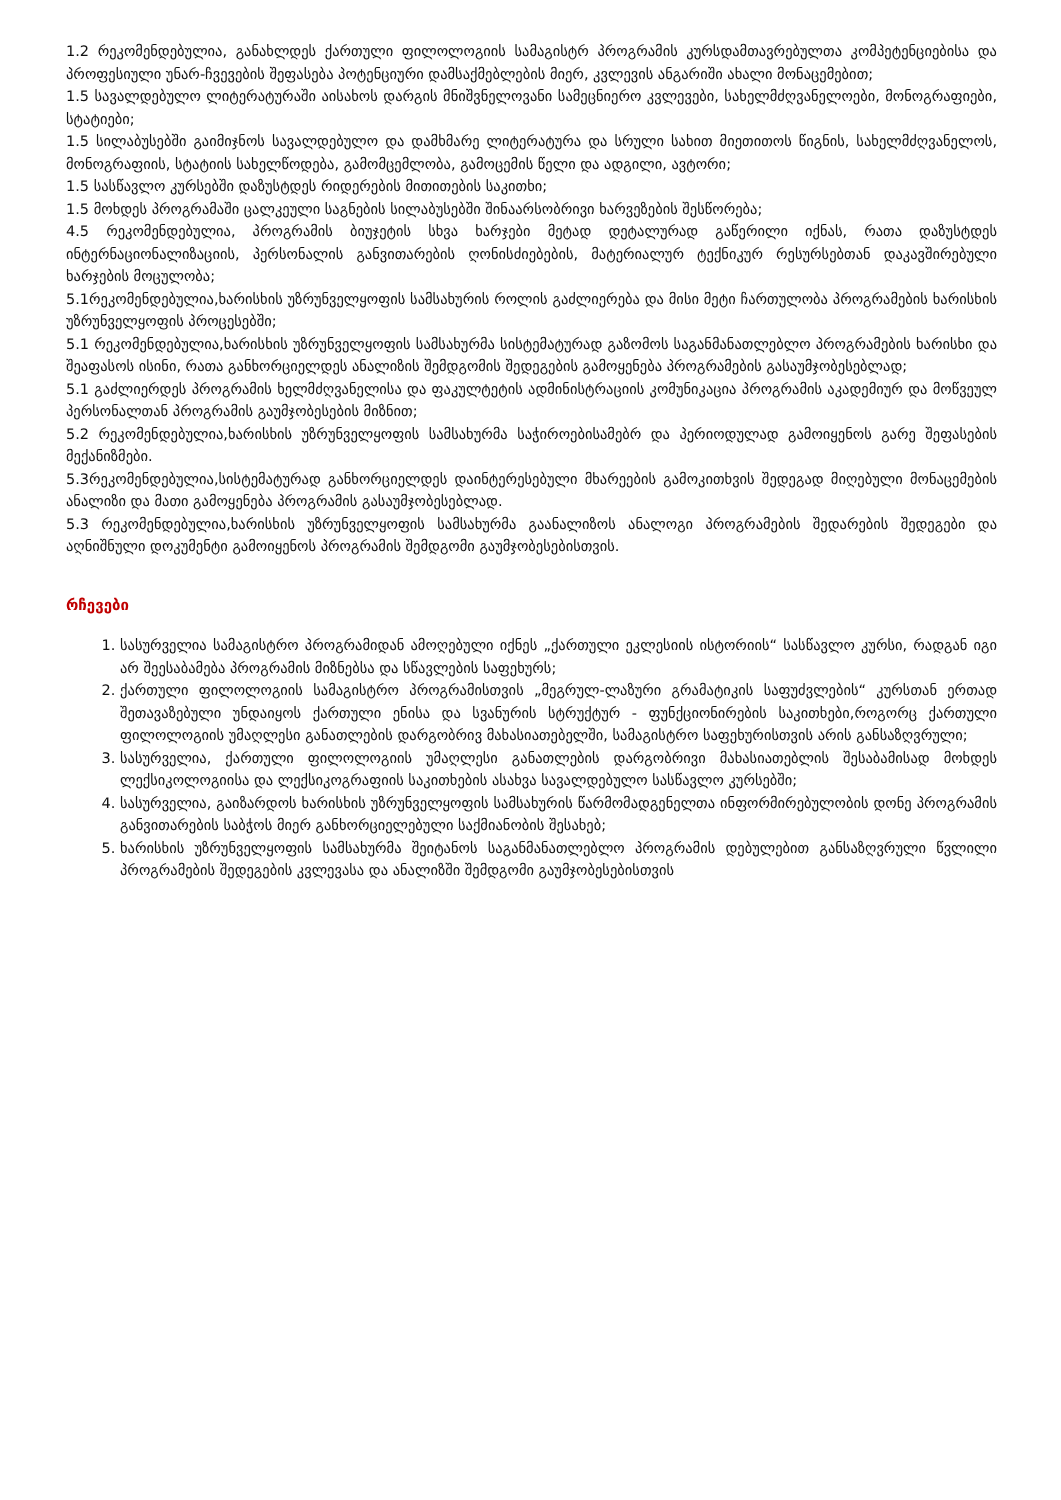1.2 რეკომენდებულია, განახლდეს ქართული ფილოლოგიის სამაგისტრ პროგრამის კურსდამთავრებულთა კომპეტენციებისა და პროფესიული უნარ-ჩვევების შეფასება პოტენციური დამსაქმებლების მიერ, კვლევის ანგარიში ახალი მონაცემებით;
1.5 სავალდებულო ლიტერატურაში აისახოს დარგის მნიშვნელოვანი სამეცნიერო კვლევები, სახელმძღვანელოები, მონოგრაფიები, სტატიები;
1.5 სილაბუსებში გაიმიჯნოს სავალდებულო და დამხმარე ლიტერატურა და სრული სახით მიეთითოს წიგნის, სახელმძღვანელოს, მონოგრაფიის, სტატიის სახელწოდება, გამომცემლობა, გამოცემის წელი და ადგილი, ავტორი;
1.5 სასწავლო კურსებში დაზუსტდეს რიდერების მითითების საკითხი;
1.5 მოხდეს პროგრამაში ცალკეული საგნების სილაბუსებში შინაარსობრივი ხარვეზების შესწორება;
4.5 რეკომენდებულია, პროგრამის ბიუჯეტის სხვა ხარჯები მეტად დეტალურად გაწერილი იქნას, რათა დაზუსტდეს ინტერნაციონალიზაციის, პერსონალის განვითარების ღონისძიებების, მატერიალურ ტექნიკურ რესურსებთან დაკავშირებული ხარჯების მოცულობა;
5.1რეკომენდებულია,ხარისხის უზრუნველყოფის სამსახურის როლის გაძლიერება და მისი მეტი ჩართულობა პროგრამების ხარისხის უზრუნველყოფის პროცესებში;
5.1 რეკომენდებულია,ხარისხის უზრუნველყოფის სამსახურმა სისტემატურად გაზომოს საგანმანათლებლო პროგრამების ხარისხი და შეაფასოს ისინი, რათა განხორციელდეს ანალიზის შემდგომის შედეგების გამოყენება პროგრამების გასაუმჯობესებლად;
5.1 გაძლიერდეს პროგრამის ხელმძღვანელისა და ფაკულტეტის ადმინისტრაციის კომუნიკაცია პროგრამის აკადემიურ და მოწვეულ პერსონალთან პროგრამის გაუმჯობესების მიზნით;
5.2 რეკომენდებულია,ხარისხის უზრუნველყოფის სამსახურმა საჭიროებისამებრ და პერიოდულად გამოიყენოს გარე შეფასების მექანიზმები.
5.3რეკომენდებულია,სისტემატურად განხორციელდეს დაინტერესებული მხარეების გამოკითხვის შედეგად მიღებული მონაცემების ანალიზი და მათი გამოყენება პროგრამის გასაუმჯობესებლად.
5.3 რეკომენდებულია,ხარისხის უზრუნველყოფის სამსახურმა გაანალიზოს ანალოგი პროგრამების შედარების შედეგები და აღნიშნული დოკუმენტი გამოიყენოს პროგრამის შემდგომი გაუმჯობესებისთვის.
რჩევები
1. სასურველია სამაგისტრო პროგრამიდან ამოღებული იქნეს „ქართული ეკლესიის ისტორიის“ სასწავლო კურსი, რადგან იგი არ შეესაბამება პროგრამის მიზნებსა და სწავლების საფეხურს;
2. ქართული ფილოლოგიის სამაგისტრო პროგრამისთვის „მეგრულ-ლაზური გრამატიკის საფუძვლების“ კურსთან ერთად შეთავაზებული უნდაიყოს ქართული ენისა და სვანურის სტრუქტურ - ფუნქციონირების საკითხები,როგორც ქართული ფილოლოგიის უმაღლესი განათლების დარგობრივ მახასიათებელში, სამაგისტრო საფეხურისთვის არის განსაზღვრული;
3. სასურველია, ქართული ფილოლოგიის უმაღლესი განათლების დარგობრივი მახასიათებლის შესაბამისად მოხდეს ლექსიკოლოგიისა და ლექსიკოგრაფიის საკითხების ასახვა სავალდებულო სასწავლო კურსებში;
4. სასურველია, გაიზარდოს ხარისხის უზრუნველყოფის სამსახურის წარმომადგენელთა ინფორმირებულობის დონე პროგრამის განვითარების საბჭოს მიერ განხორციელებული საქმიანობის შესახებ;
5. ხარისხის უზრუნველყოფის სამსახურმა შეიტანოს საგანმანათლებლო პროგრამის დებულებით განსაზღვრული წვლილი პროგრამების შედეგების კვლევასა და ანალიზში შემდგომი გაუმჯობესებისთვის